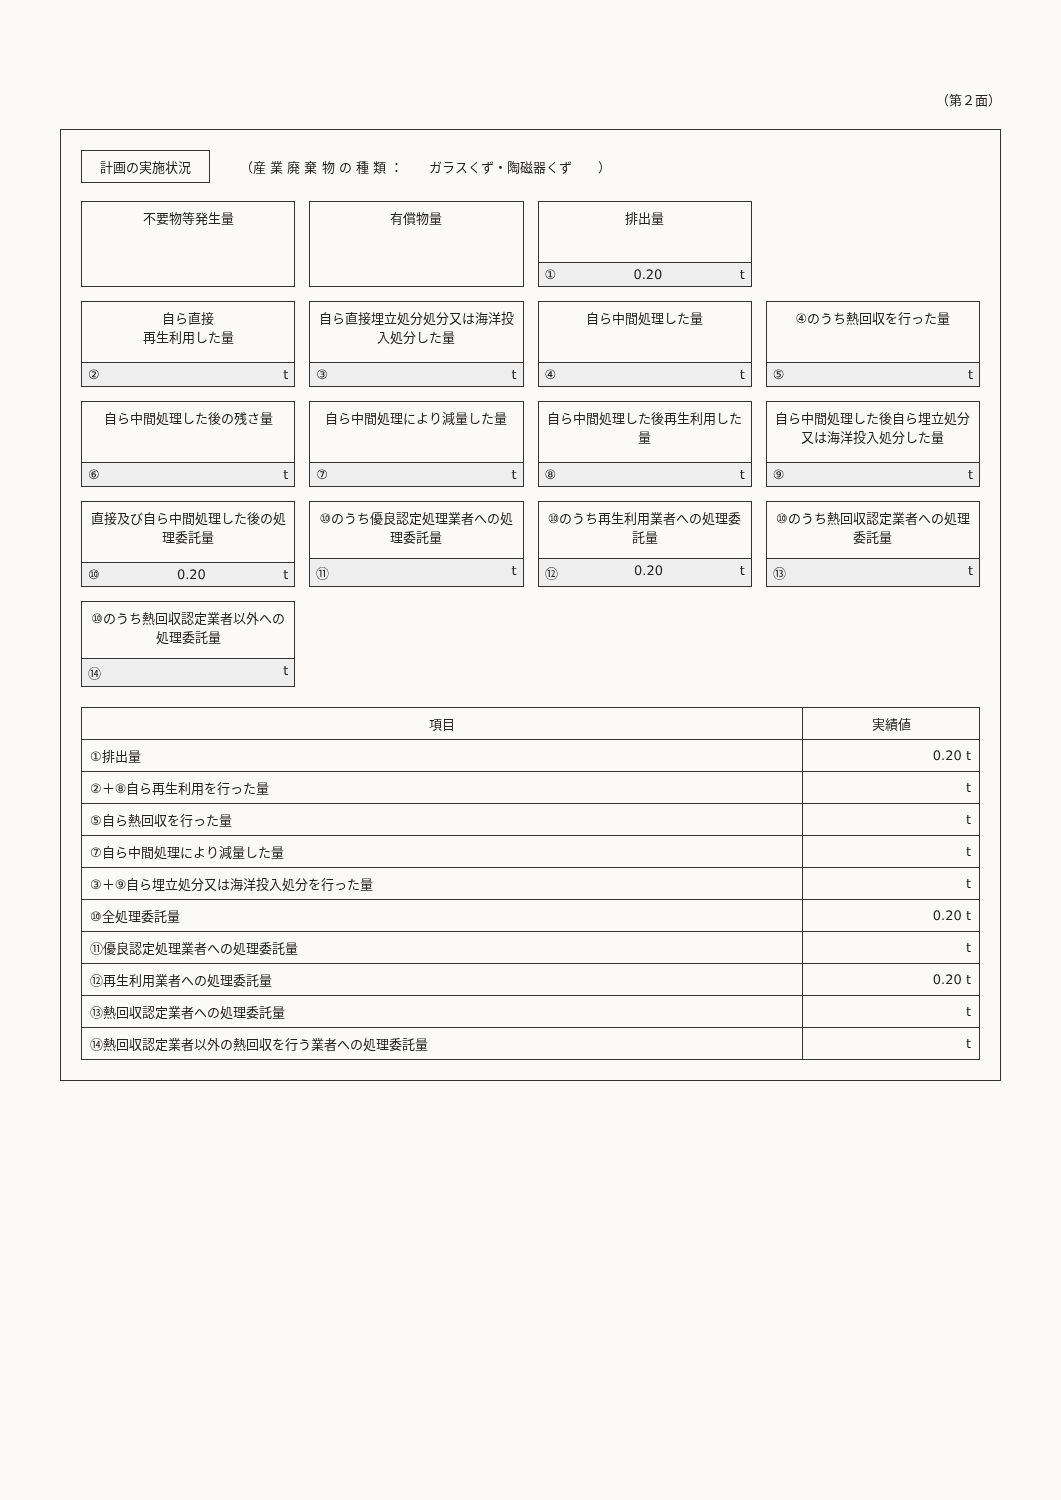（第２面）
計画の実施状況 （産 業 廃 棄 物 の 種 類 ：　　ガラスくず・陶磁器くず　　）
不要物等発生量
有償物量
排出量
① 0.20 t
自ら直接
再生利用した量
② t
自ら直接埋立処分処分又は海洋投入処分した量
③ t
自ら中間処理した量
④ t
④のうち熱回収を行った量
⑤ t
自ら中間処理した後の残さ量
⑥ t
自ら中間処理により減量した量
⑦ t
自ら中間処理した後再生利用した量
⑧ t
自ら中間処理した後自ら埋立処分又は海洋投入処分した量
⑨ t
直接及び自ら中間処理した後の処理委託量
⑩ 0.20 t
⑩のうち優良認定処理業者への処理委託量
⑪ t
⑩のうち再生利用業者への処理委託量
⑫ 0.20 t
⑩のうち熱回収認定業者への処理委託量
⑬ t
⑩のうち熱回収認定業者以外への処理委託量
⑭ t
| 項目 | 実績値 |
| --- | --- |
| ①排出量 | 0.20 t |
| ②＋⑧自ら再生利用を行った量 | t |
| ⑤自ら熱回収を行った量 | t |
| ⑦自ら中間処理により減量した量 | t |
| ③＋⑨自ら埋立処分又は海洋投入処分を行った量 | t |
| ⑩全処理委託量 | 0.20 t |
| ⑪優良認定処理業者への処理委託量 | t |
| ⑫再生利用業者への処理委託量 | 0.20 t |
| ⑬熱回収認定業者への処理委託量 | t |
| ⑭熱回収認定業者以外の熱回収を行う業者への処理委託量 | t |